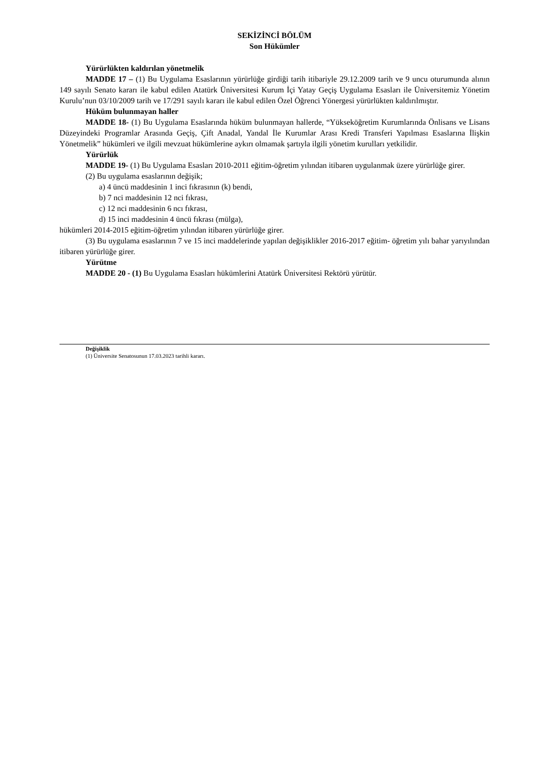SEKİZİNCİ BÖLÜM
Son Hükümler
Yürürlükten kaldırılan yönetmelik
MADDE 17 – (1) Bu Uygulama Esaslarının yürürlüğe girdiği tarih itibariyle 29.12.2009 tarih ve 9 uncu oturumunda alının 149 sayılı Senato kararı ile kabul edilen Atatürk Üniversitesi Kurum İçi Yatay Geçiş Uygulama Esasları ile Üniversitemiz Yönetim Kurulu’nun 03/10/2009 tarih ve 17/291 sayılı kararı ile kabul edilen Özel Öğrenci Yönergesi yürürlükten kaldırılmıştır.
Hüküm bulunmayan haller
MADDE 18- (1) Bu Uygulama Esaslarında hüküm bulunmayan hallerde, “Yükseköğretim Kurumlarında Önlisans ve Lisans Düzeyindeki Programlar Arasında Geçiş, Çift Anadal, Yandal İle Kurumlar Arası Kredi Transferi Yapılması Esaslarına İlişkin Yönetmelik” hükümleri ve ilgili mevzuat hükümlerine aykırı olmamak şartıyla ilgili yönetim kurulları yetkilidir.
Yürürlük
MADDE 19- (1) Bu Uygulama Esasları 2010-2011 eğitim-öğretim yılından itibaren uygulanmak üzere yürürlüğe girer.
(2) Bu uygulama esaslarının değişik;
a) 4 üncü maddesinin 1 inci fıkrasının (k) bendi,
b) 7 nci maddesinin 12 nci fıkrası,
c) 12 nci maddesinin 6 ncı fıkrası,
d) 15 inci maddesinin 4 üncü fıkrası (mülga),
hükümleri 2014-2015 eğitim-öğretim yılından itibaren yürürlüğe girer.
(3) Bu uygulama esaslarının 7 ve 15 inci maddelerinde yapılan değişiklikler 2016-2017 eğitim- öğretim yılı bahar yarıyılından itibaren yürürlüğe girer.
Yürütme
MADDE 20 - (1) Bu Uygulama Esasları hükümlerini Atatürk Üniversitesi Rektörü yürütür.
Değişiklik
(1) Üniversite Senatosunun 17.03.2023 tarihli kararı.